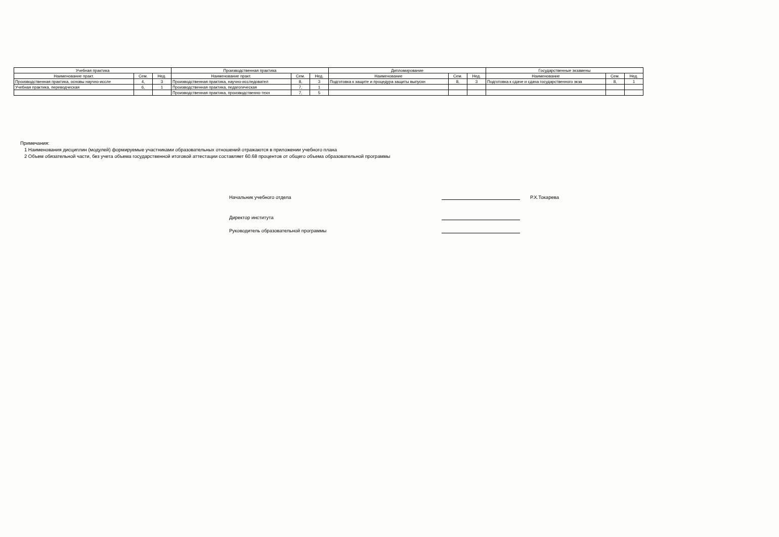| Учебная практика | | | Производственная практика | | | Дипломирование | | | Государственные экзамены | | |
| --- | --- | --- | --- | --- | --- | --- | --- | --- | --- | --- | --- |
| Наименование практ. | Сем. | Нед. | Наименование практ. | Сем. | Нед. | Наименование | Сем. | Нед. | Наименование | Сем. | Нед. |
| Производственная практика, основы научно-иссле | 4, | 3 | Производственная практика, научно-исследовател | 8, | 3 | Подготовка к защите и процедура защиты выпускн | 8, | 3 | Подготовка к сдаче и сдача государственного экза | 8, | 1 |
| Учебная практика, переводческая | 6, | 1 | Производственная практика, педагогическая | 7, | 1 | | | | | | |
| | | | Производственная практика, производственно-техн | 7, | 5 | | | | | | |
Примечания:
1 Наименования дисциплин (модулей) формируемые участниками образовательных отношений отражаются в приложении учебного плана
2 Объем обязательной части, без учета объема государственной итоговой аттестации составляет 60.68 процентов от общего объема образовательной программы
Начальник учебного отдела Р.Х.Токарева
Директор института
Руководитель образовательной программы